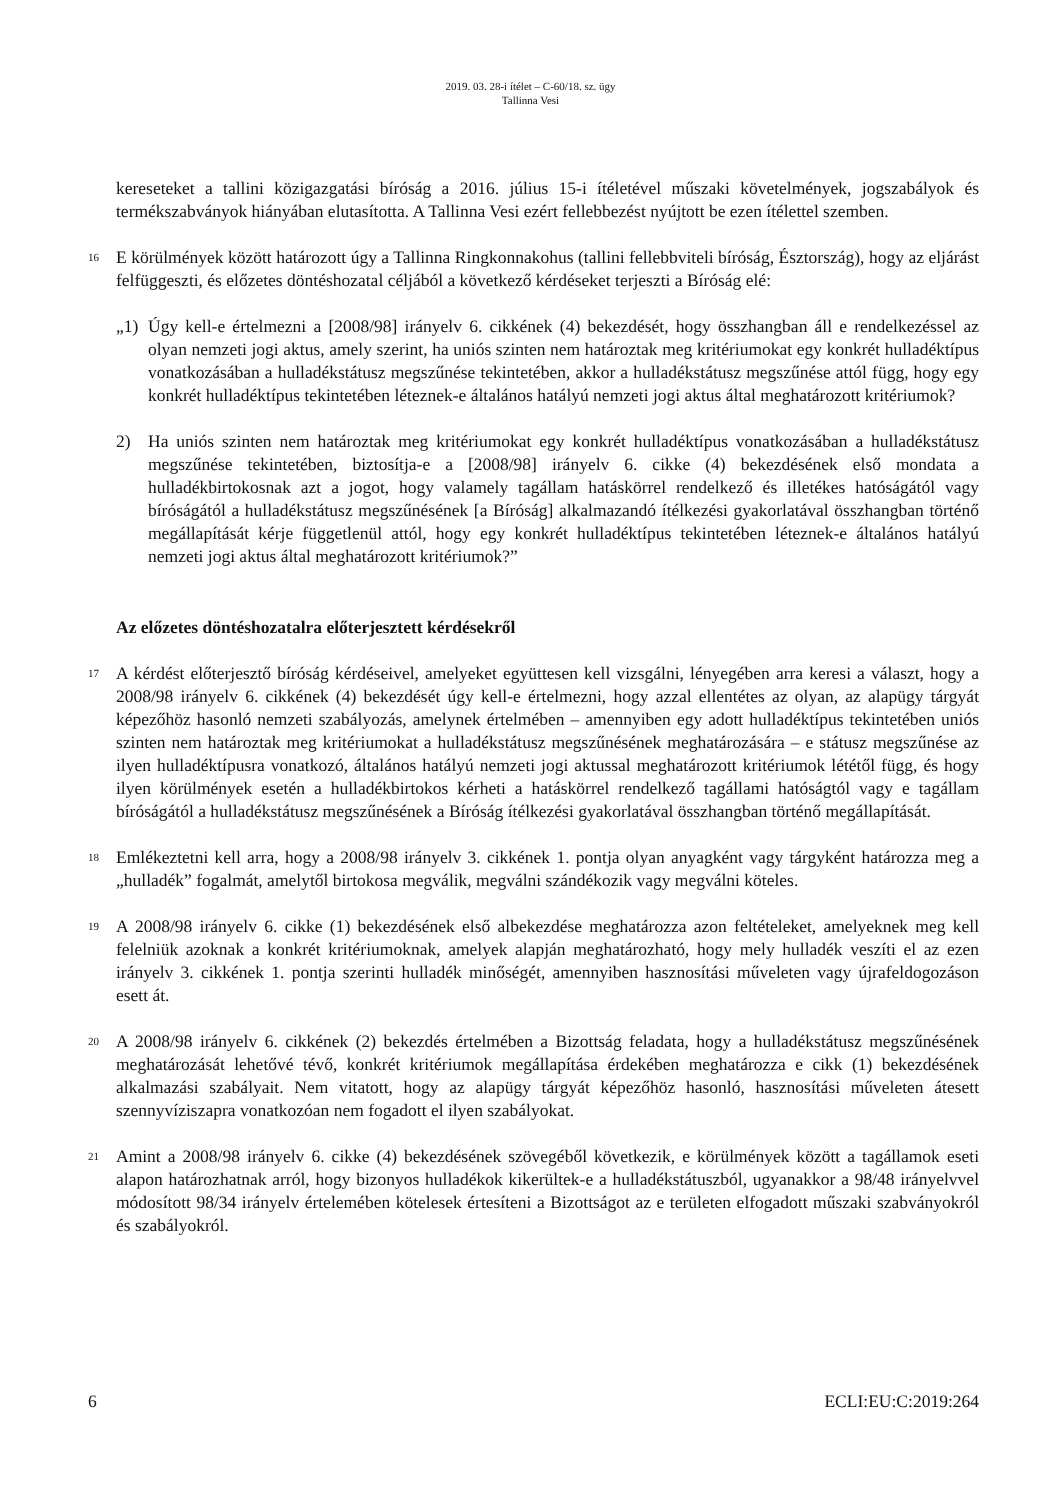2019. 03. 28-i ítélet – C-60/18. sz. ügy
Tallinna Vesi
kereseteket a tallini közigazgatási bíróság a 2016. július 15-i ítéletével műszaki követelmények, jogszabályok és termékszabványok hiányában elutasította. A Tallinna Vesi ezért fellebbezést nyújtott be ezen ítélettel szemben.
16
E körülmények között határozott úgy a Tallinna Ringkonnakohus (tallini fellebbviteli bíróság, Észtország), hogy az eljárást felfüggeszti, és előzetes döntéshozatal céljából a következő kérdéseket terjeszti a Bíróság elé:
„1) Úgy kell-e értelmezni a [2008/98] irányelv 6. cikkének (4) bekezdését, hogy összhangban áll e rendelkezéssel az olyan nemzeti jogi aktus, amely szerint, ha uniós szinten nem határoztak meg kritériumokat egy konkrét hulladéktípus vonatkozásában a hulladékstátusz megszűnése tekintetében, akkor a hulladékstátusz megszűnése attól függ, hogy egy konkrét hulladéktípus tekintetében léteznek-e általános hatályú nemzeti jogi aktus által meghatározott kritériumok?
2) Ha uniós szinten nem határoztak meg kritériumokat egy konkrét hulladéktípus vonatkozásában a hulladékstátusz megszűnése tekintetében, biztosítja-e a [2008/98] irányelv 6. cikke (4) bekezdésének első mondata a hulladékbirtokosnak azt a jogot, hogy valamely tagállam hatáskörrel rendelkező és illetékes hatóságától vagy bíróságától a hulladékstátusz megszűnésének [a Bíróság] alkalmazandó ítélkezési gyakorlatával összhangban történő megállapítását kérje függetlenül attól, hogy egy konkrét hulladéktípus tekintetében léteznek-e általános hatályú nemzeti jogi aktus által meghatározott kritériumok?”
Az előzetes döntéshozatalra előterjesztett kérdésekről
17
A kérdést előterjesztő bíróság kérdéseivel, amelyeket együttesen kell vizsgálni, lényegében arra keresi a választ, hogy a 2008/98 irányelv 6. cikkének (4) bekezdését úgy kell-e értelmezni, hogy azzal ellentétes az olyan, az alapügy tárgyát képezőhöz hasonló nemzeti szabályozás, amelynek értelmében – amennyiben egy adott hulladéktípus tekintetében uniós szinten nem határoztak meg kritériumokat a hulladékstátusz megszűnésének meghatározására – e státusz megszűnése az ilyen hulladéktípusra vonatkozó, általános hatályú nemzeti jogi aktussal meghatározott kritériumok lététől függ, és hogy ilyen körülmények esetén a hulladékbirtokos kérheti a hatáskörrel rendelkező tagállami hatóságtól vagy e tagállam bíróságától a hulladékstátusz megszűnésének a Bíróság ítélkezési gyakorlatával összhangban történő megállapítását.
18
Emlékeztetni kell arra, hogy a 2008/98 irányelv 3. cikkének 1. pontja olyan anyagként vagy tárgyként határozza meg a „hulladék” fogalmát, amelytől birtokosa megválik, megválni szándékozik vagy megválni köteles.
19
A 2008/98 irányelv 6. cikke (1) bekezdésének első albekezdése meghatározza azon feltételeket, amelyeknek meg kell felelniük azoknak a konkrét kritériumoknak, amelyek alapján meghatározható, hogy mely hulladék veszíti el az ezen irányelv 3. cikkének 1. pontja szerinti hulladék minőségét, amennyiben hasznosítási műveleten vagy újrafeldogozáson esett át.
20
A 2008/98 irányelv 6. cikkének (2) bekezdés értelmében a Bizottság feladata, hogy a hulladékstátusz megszűnésének meghatározását lehetővé tévő, konkrét kritériumok megállapítása érdekében meghatározza e cikk (1) bekezdésének alkalmazási szabályait. Nem vitatott, hogy az alapügy tárgyát képezőhöz hasonló, hasznosítási műveleten átesett szennyvíziszapra vonatkozóan nem fogadott el ilyen szabályokat.
21
Amint a 2008/98 irányelv 6. cikke (4) bekezdésének szövegéből következik, e körülmények között a tagállamok eseti alapon határozhatnak arról, hogy bizonyos hulladékok kikerültek-e a hulladékstátuszból, ugyanakkor a 98/48 irányelvvel módosított 98/34 irányelv értelemében kötelesek értesíteni a Bizottságot az e területen elfogadott műszaki szabványokról és szabályokról.
6 ECLI:EU:C:2019:264